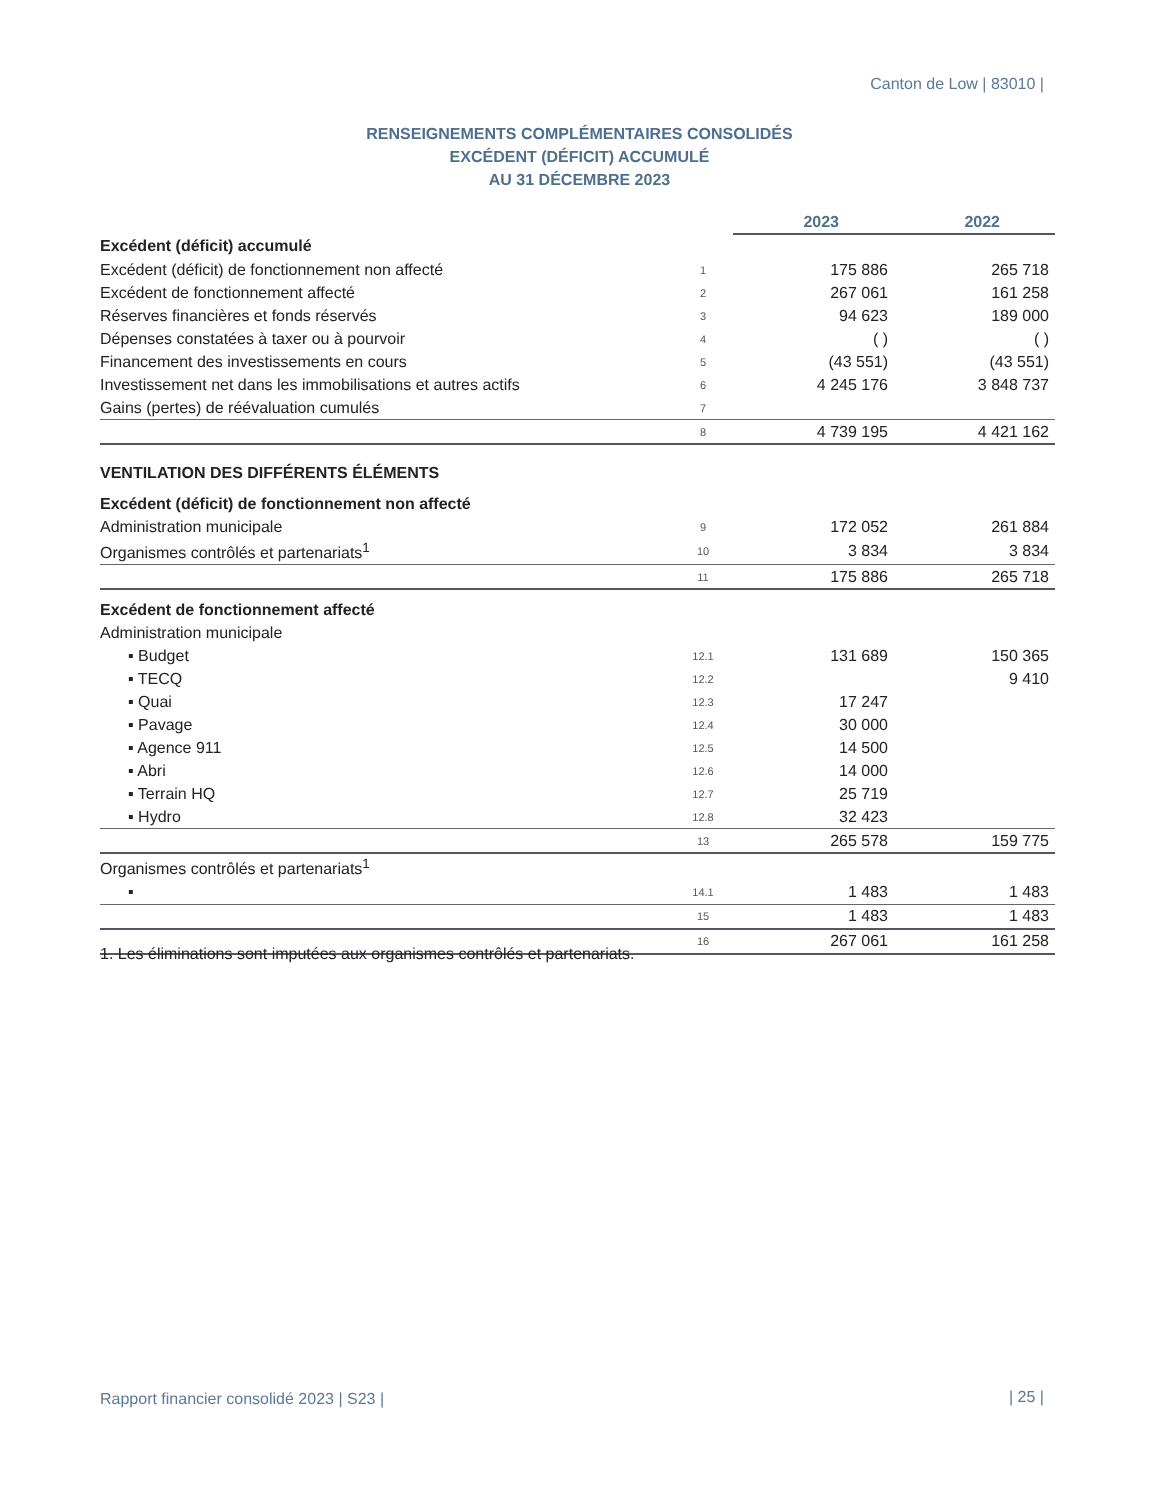Canton de Low | 83010 |
RENSEIGNEMENTS COMPLÉMENTAIRES CONSOLIDÉS
EXCÉDENT (DÉFICIT) ACCUMULÉ
AU 31 DÉCEMBRE 2023
| | | 2023 | 2022 |
| --- | --- | --- | --- |
| Excédent (déficit) accumulé | | | |
| Excédent (déficit) de fonctionnement non affecté | 1 | 175 886 | 265 718 |
| Excédent de fonctionnement affecté | 2 | 267 061 | 161 258 |
| Réserves financières et fonds réservés | 3 | 94 623 | 189 000 |
| Dépenses constatées à taxer ou à pourvoir | 4 | ( ) | ( ) |
| Financement des investissements en cours | 5 | (43 551) | (43 551) |
| Investissement net dans les immobilisations et autres actifs | 6 | 4 245 176 | 3 848 737 |
| Gains (pertes) de réévaluation cumulés | 7 | | |
| | 8 | 4 739 195 | 4 421 162 |
| VENTILATION DES DIFFÉRENTS ÉLÉMENTS | | | |
| Excédent (déficit) de fonctionnement non affecté | | | |
| Administration municipale | 9 | 172 052 | 261 884 |
| Organismes contrôlés et partenariats<sup>1</sup> | 10 | 3 834 | 3 834 |
| | 11 | 175 886 | 265 718 |
| Excédent de fonctionnement affecté | | | |
| Administration municipale | | | |
| ▪ Budget | 12.1 | 131 689 | 150 365 |
| ▪ TECQ | 12.2 | | 9 410 |
| ▪ Quai | 12.3 | 17 247 | |
| ▪ Pavage | 12.4 | 30 000 | |
| ▪ Agence 911 | 12.5 | 14 500 | |
| ▪ Abri | 12.6 | 14 000 | |
| ▪ Terrain HQ | 12.7 | 25 719 | |
| ▪ Hydro | 12.8 | 32 423 | |
| | 13 | 265 578 | 159 775 |
| Organismes contrôlés et partenariats<sup>1</sup> | | | |
| ▪ | 14.1 | 1 483 | 1 483 |
| | 15 | 1 483 | 1 483 |
| | 16 | 267 061 | 161 258 |
1. Les éliminations sont imputées aux organismes contrôlés et partenariats.
Rapport financier consolidé 2023 | S23 |
| 25 |